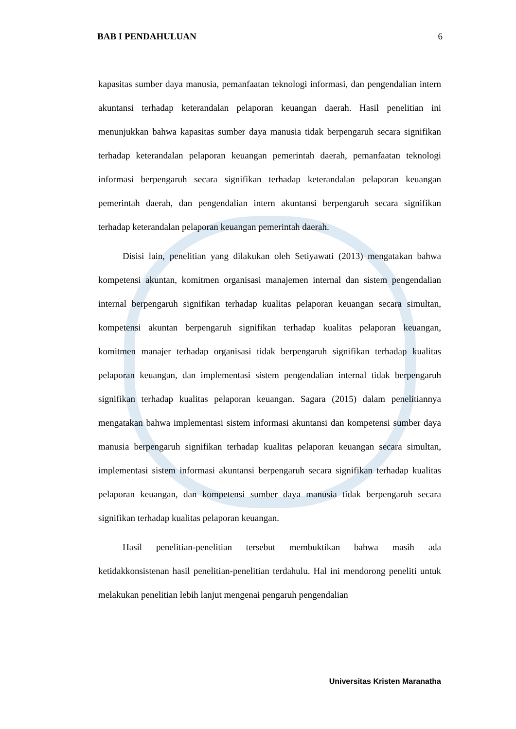BAB I PENDAHULUAN 6
kapasitas sumber daya manusia, pemanfaatan teknologi informasi, dan pengendalian intern akuntansi terhadap keterandalan pelaporan keuangan daerah. Hasil penelitian ini menunjukkan bahwa kapasitas sumber daya manusia tidak berpengaruh secara signifikan terhadap keterandalan pelaporan keuangan pemerintah daerah, pemanfaatan teknologi informasi berpengaruh secara signifikan terhadap keterandalan pelaporan keuangan pemerintah daerah, dan pengendalian intern akuntansi berpengaruh secara signifikan terhadap keterandalan pelaporan keuangan pemerintah daerah.
Disisi lain, penelitian yang dilakukan oleh Setiyawati (2013) mengatakan bahwa kompetensi akuntan, komitmen organisasi manajemen internal dan sistem pengendalian internal berpengaruh signifikan terhadap kualitas pelaporan keuangan secara simultan, kompetensi akuntan berpengaruh signifikan terhadap kualitas pelaporan keuangan, komitmen manajer terhadap organisasi tidak berpengaruh signifikan terhadap kualitas pelaporan keuangan, dan implementasi sistem pengendalian internal tidak berpengaruh signifikan terhadap kualitas pelaporan keuangan. Sagara (2015) dalam penelitiannya mengatakan bahwa implementasi sistem informasi akuntansi dan kompetensi sumber daya manusia berpengaruh signifikan terhadap kualitas pelaporan keuangan secara simultan, implementasi sistem informasi akuntansi berpengaruh secara signifikan terhadap kualitas pelaporan keuangan, dan kompetensi sumber daya manusia tidak berpengaruh secara signifikan terhadap kualitas pelaporan keuangan.
Hasil penelitian-penelitian tersebut membuktikan bahwa masih ada ketidakkonsistenan hasil penelitian-penelitian terdahulu. Hal ini mendorong peneliti untuk melakukan penelitian lebih lanjut mengenai pengaruh pengendalian
Universitas Kristen Maranatha